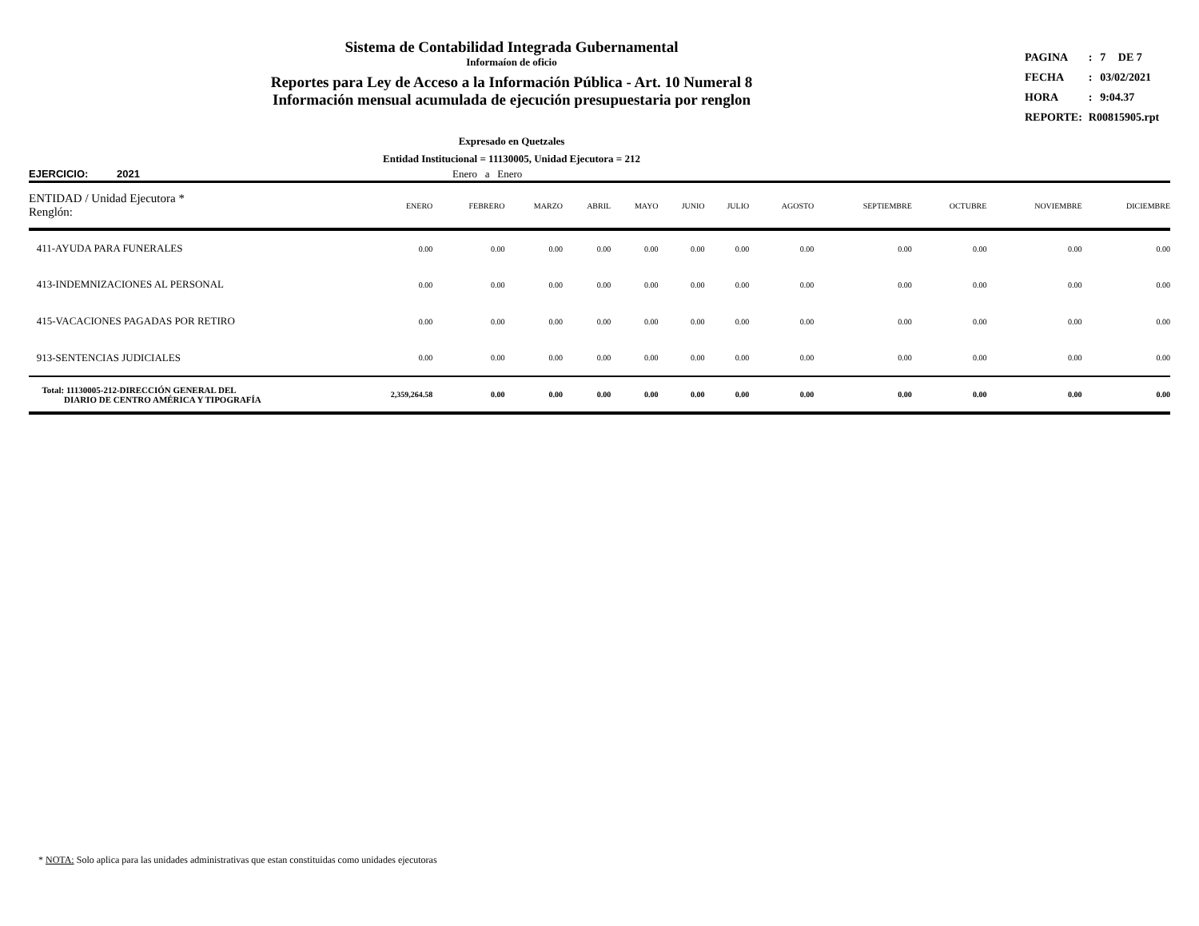Sistema de Contabilidad Integrada Gubernamental
Informaíon de oficio
Reportes para Ley de Acceso a la Información Pública - Art. 10 Numeral 8
Información mensual acumulada de ejecución presupuestaria por renglon
| PAGINA | : | 7 | DE 7 |
| FECHA | : | 03/02/2021 | |
| HORA | : | 9:04.37 | |
| REPORTE: | R00815905.rpt | | |
Expresado en Quetzales
Entidad Institucional = 11130005, Unidad Ejecutora = 212
EJERCICIO: 2021 Enero a Enero
| ENTIDAD / Unidad Ejecutora * Renglón: | ENERO | FEBRERO | MARZO | ABRIL | MAYO | JUNIO | JULIO | AGOSTO | SEPTIEMBRE | OCTUBRE | NOVIEMBRE | DICIEMBRE |
| --- | --- | --- | --- | --- | --- | --- | --- | --- | --- | --- | --- | --- |
| 411-AYUDA PARA FUNERALES | 0.00 | 0.00 | 0.00 | 0.00 | 0.00 | 0.00 | 0.00 | 0.00 | 0.00 | 0.00 | 0.00 | 0.00 |
| 413-INDEMNIZACIONES AL PERSONAL | 0.00 | 0.00 | 0.00 | 0.00 | 0.00 | 0.00 | 0.00 | 0.00 | 0.00 | 0.00 | 0.00 | 0.00 |
| 415-VACACIONES PAGADAS POR RETIRO | 0.00 | 0.00 | 0.00 | 0.00 | 0.00 | 0.00 | 0.00 | 0.00 | 0.00 | 0.00 | 0.00 | 0.00 |
| 913-SENTENCIAS JUDICIALES | 0.00 | 0.00 | 0.00 | 0.00 | 0.00 | 0.00 | 0.00 | 0.00 | 0.00 | 0.00 | 0.00 | 0.00 |
| Total: 11130005-212-DIRECCIÓN GENERAL DEL DIARIO DE CENTRO AMÉRICA Y TIPOGRAFÍA | 2,359,264.58 | 0.00 | 0.00 | 0.00 | 0.00 | 0.00 | 0.00 | 0.00 | 0.00 | 0.00 | 0.00 | 0.00 |
* NOTA: Solo aplica para las unidades administrativas que estan constituidas como unidades ejecutoras